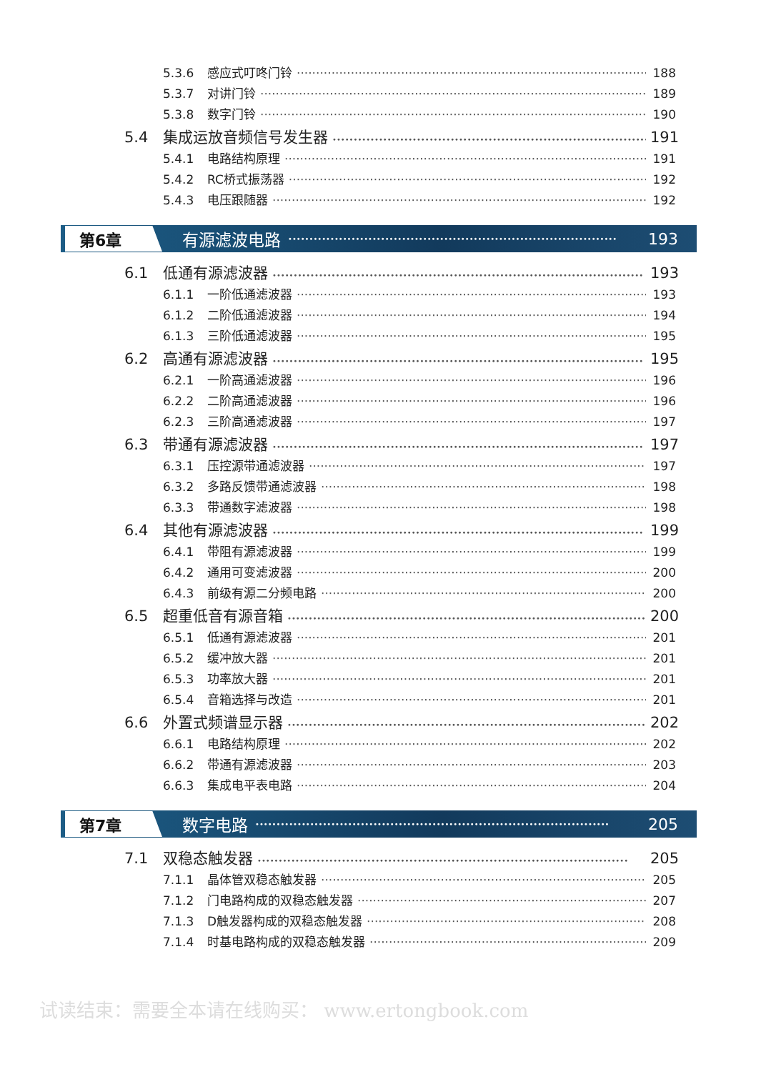5.3.6 感应式叮咚门铃 188
5.3.7 对讲门铃 189
5.3.8 数字门铃 190
5.4 集成运放音频信号发生器 191
5.4.1 电路结构原理 191
5.4.2 RC桥式振荡器 192
5.4.3 电压跟随器 192
第6章 有源滤波电路 •••••••••••••••••••••••••••••••••••••••••••••••••••••••••••••••••••••••••••••• 193
6.1 低通有源滤波器 193
6.1.1 一阶低通滤波器 193
6.1.2 二阶低通滤波器 194
6.1.3 三阶低通滤波器 195
6.2 高通有源滤波器 195
6.2.1 一阶高通滤波器 196
6.2.2 二阶高通滤波器 196
6.2.3 三阶高通滤波器 197
6.3 带通有源滤波器 197
6.3.1 压控源带通滤波器 197
6.3.2 多路反馈带通滤波器 198
6.3.3 带通数字滤波器 198
6.4 其他有源滤波器 199
6.4.1 带阻有源滤波器 199
6.4.2 通用可变滤波器 200
6.4.3 前级有源二分频电路 200
6.5 超重低音有源音箱 200
6.5.1 低通有源滤波器 201
6.5.2 缓冲放大器 201
6.5.3 功率放大器 201
6.5.4 音箱选择与改造 201
6.6 外置式频谱显示器 202
6.6.1 电路结构原理 202
6.6.2 带通有源滤波器 203
6.6.3 集成电平表电路 204
第7章 数字电路 •••••••••••••••••••••••••••••••••••••••••••••••••••••••••••••••••••••••••••••••••••• 205
7.1 双稳态触发器 205
7.1.1 晶体管双稳态触发器 205
7.1.2 门电路构成的双稳态触发器 207
7.1.3 D触发器构成的双稳态触发器 208
7.1.4 时基电路构成的双稳态触发器 209
试读结束：需要全本请在线购买： www.ertongbook.com